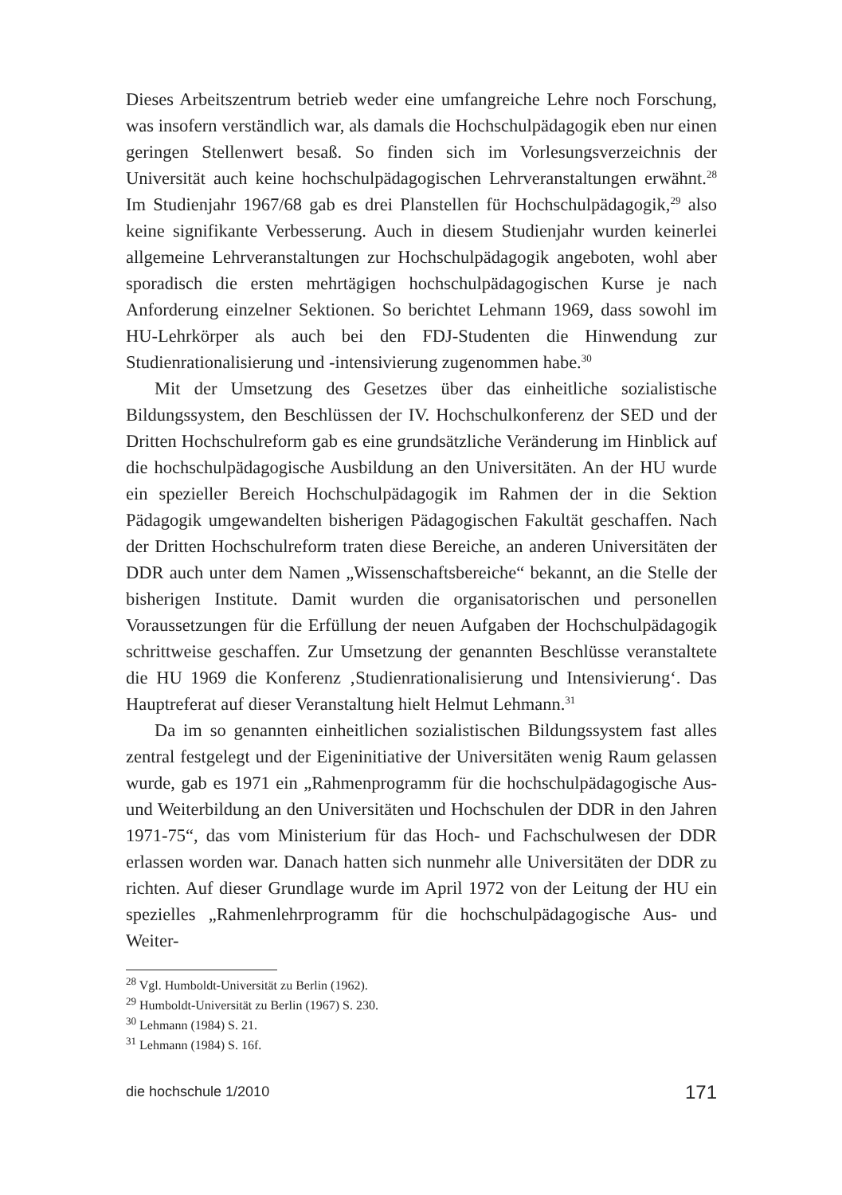Dieses Arbeitszentrum betrieb weder eine umfangreiche Lehre noch Forschung, was insofern verständlich war, als damals die Hochschulpädagogik eben nur einen geringen Stellenwert besaß. So finden sich im Vorlesungsverzeichnis der Universität auch keine hochschulpädagogischen Lehrveranstaltungen erwähnt.<sup>28</sup> Im Studienjahr 1967/68 gab es drei Planstellen für Hochschulpädagogik,<sup>29</sup> also keine signifikante Verbesserung. Auch in diesem Studienjahr wurden keinerlei allgemeine Lehrveranstaltungen zur Hochschulpädagogik angeboten, wohl aber sporadisch die ersten mehrtägigen hochschulpädagogischen Kurse je nach Anforderung einzelner Sektionen. So berichtet Lehmann 1969, dass sowohl im HU-Lehrkörper als auch bei den FDJ-Studenten die Hinwendung zur Studienrationalisierung und -intensivierung zugenommen habe.<sup>30</sup>
Mit der Umsetzung des Gesetzes über das einheitliche sozialistische Bildungssystem, den Beschlüssen der IV. Hochschulkonferenz der SED und der Dritten Hochschulreform gab es eine grundsätzliche Veränderung im Hinblick auf die hochschulpädagogische Ausbildung an den Universitäten. An der HU wurde ein spezieller Bereich Hochschulpädagogik im Rahmen der in die Sektion Pädagogik umgewandelten bisherigen Pädagogischen Fakultät geschaffen. Nach der Dritten Hochschulreform traten diese Bereiche, an anderen Universitäten der DDR auch unter dem Namen „Wissenschaftsbereiche“ bekannt, an die Stelle der bisherigen Institute. Damit wurden die organisatorischen und personellen Voraussetzungen für die Erfüllung der neuen Aufgaben der Hochschulpädagogik schrittweise geschaffen. Zur Umsetzung der genannten Beschlüsse veranstaltete die HU 1969 die Konferenz ‚Studienrationalisierung und Intensivierung‘. Das Hauptreferat auf dieser Veranstaltung hielt Helmut Lehmann.<sup>31</sup>
Da im so genannten einheitlichen sozialistischen Bildungssystem fast alles zentral festgelegt und der Eigeninitiative der Universitäten wenig Raum gelassen wurde, gab es 1971 ein „Rahmenprogramm für die hochschulpädagogische Aus- und Weiterbildung an den Universitäten und Hochschulen der DDR in den Jahren 1971-75“, das vom Ministerium für das Hoch- und Fachschulwesen der DDR erlassen worden war. Danach hatten sich nunmehr alle Universitäten der DDR zu richten. Auf dieser Grundlage wurde im April 1972 von der Leitung der HU ein spezielles „Rahmenlehrprogramm für die hochschulpädagogische Aus- und Weiter-
<sup>28</sup> Vgl. Humboldt-Universität zu Berlin (1962).
<sup>29</sup> Humboldt-Universität zu Berlin (1967) S. 230.
<sup>30</sup> Lehmann (1984) S. 21.
<sup>31</sup> Lehmann (1984) S. 16f.
die hochschule 1/2010 171